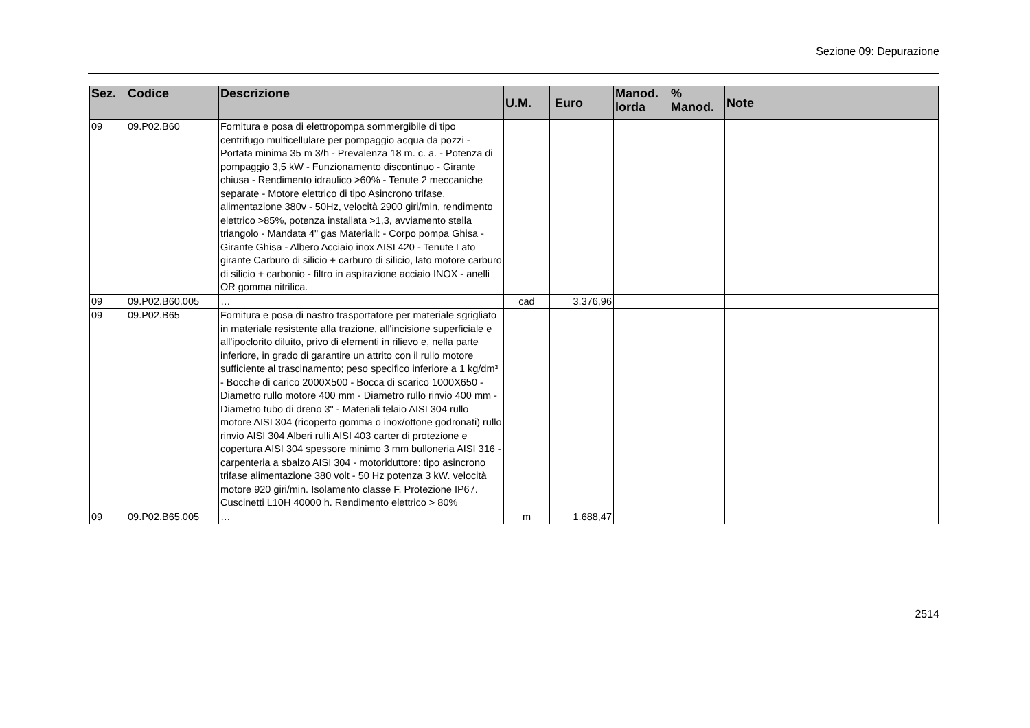Sezione 09: Depurazione
| Sez. | Codice | Descrizione | U.M. | Euro | Manod. lorda | % Manod. | Note |
| --- | --- | --- | --- | --- | --- | --- | --- |
| 09 | 09.P02.B60 | Fornitura e posa di elettropompa sommergibile di tipo centrifugo multicellulare per pompaggio acqua da pozzi - Portata minima 35 m 3/h - Prevalenza 18 m. c. a. - Potenza di pompaggio 3,5 kW - Funzionamento discontinuo - Girante chiusa - Rendimento idraulico >60% - Tenute 2 meccaniche separate - Motore elettrico di tipo Asincrono trifase, alimentazione 380v - 50Hz, velocità 2900 giri/min, rendimento elettrico >85%, potenza installata >1,3, avviamento stella triangolo - Mandata 4" gas Materiali: - Corpo pompa Ghisa - Girante Ghisa - Albero Acciaio inox AISI 420 - Tenute Lato girante Carburo di silicio + carburo di silicio, lato motore carburo di silicio + carbonio - filtro in aspirazione acciaio INOX - anelli OR gomma nitrilica. | | | | | |
| 09 | 09.P02.B60.005 | … | cad | 3.376,96 | | | |
| 09 | 09.P02.B65 | Fornitura e posa di nastro trasportatore per materiale sgrigliato in materiale resistente alla trazione, all'incisione superficiale e all'ipoclorito diluito, privo di elementi in rilievo e, nella parte inferiore, in grado di garantire un attrito con il rullo motore sufficiente al trascinamento; peso specifico inferiore a 1 kg/dm³ - Bocche di carico 2000X500 - Bocca di scarico 1000X650 - Diametro rullo motore 400 mm - Diametro rullo rinvio 400 mm - Diametro tubo di dreno 3" - Materiali telaio AISI 304 rullo motore AISI 304 (ricoperto gomma o inox/ottone godronati) rullo rinvio AISI 304 Alberi rulli AISI 403 carter di protezione e copertura AISI 304 spessore minimo 3 mm bulloneria AISI 316 - carpenteria a sbalzo AISI 304 - motoriduttore: tipo asincrono trifase alimentazione 380 volt - 50 Hz potenza 3 kW. velocità motore 920 giri/min. Isolamento classe F. Protezione IP67. Cuscinetti L10H 40000 h. Rendimento elettrico > 80% | | | | | |
| 09 | 09.P02.B65.005 | … | m | 1.688,47 | | | |
2514